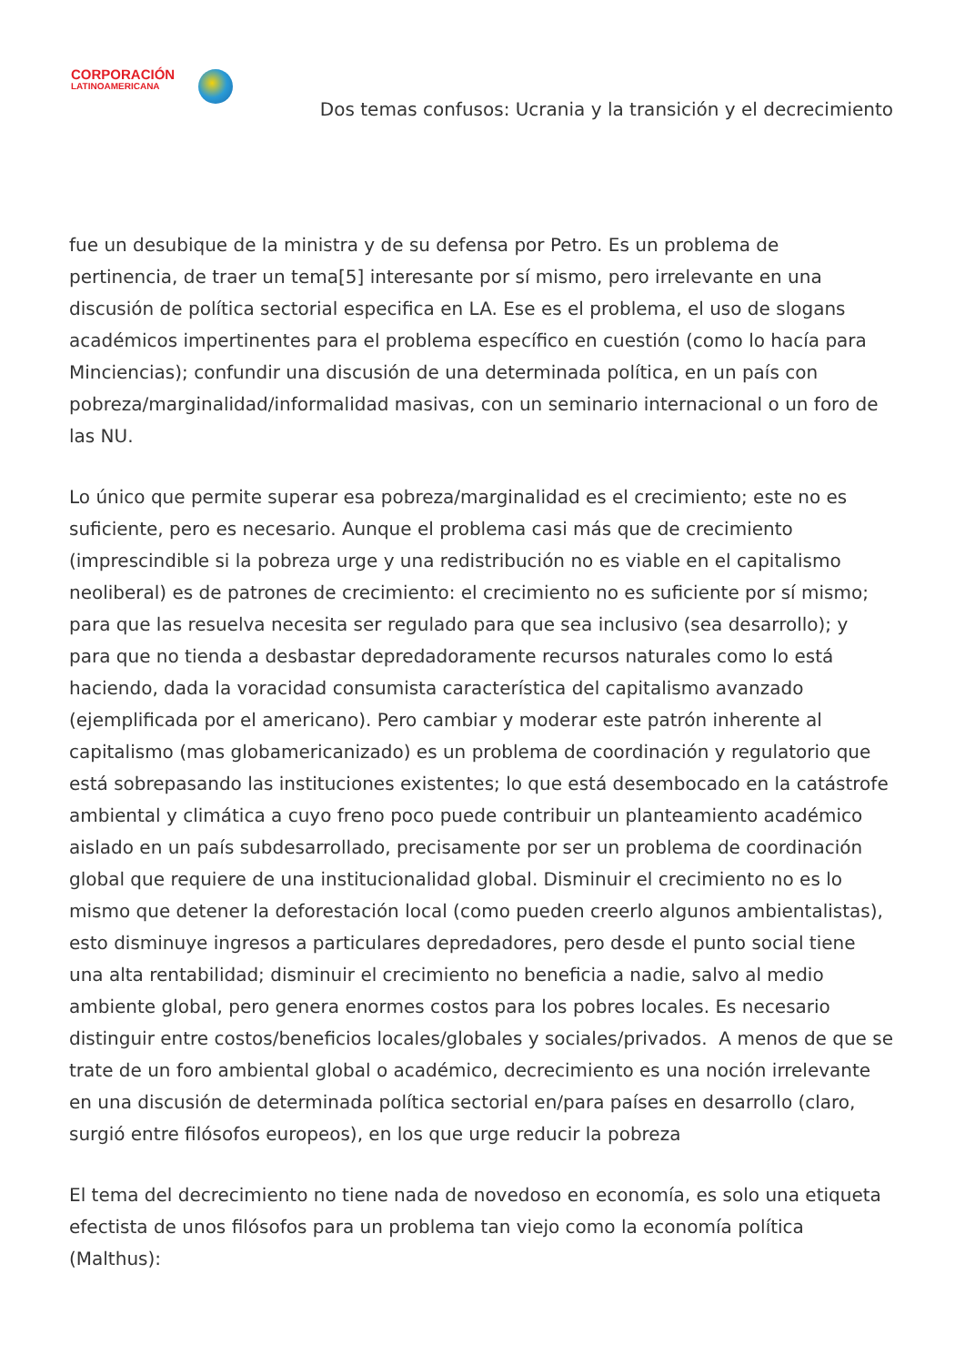CORPORACIÓN
LATINOAMERICANA
Dos temas confusos: Ucrania y la transición y el decrecimiento
fue un desubique de la ministra y de su defensa por Petro. Es un problema de pertinencia, de traer un tema[5] interesante por sí mismo, pero irrelevante en una discusión de política sectorial especifica en LA. Ese es el problema, el uso de slogans académicos impertinentes para el problema específico en cuestión (como lo hacía para Minciencias); confundir una discusión de una determinada política, en un país con pobreza/marginalidad/informalidad masivas, con un seminario internacional o un foro de las NU.
Lo único que permite superar esa pobreza/marginalidad es el crecimiento; este no es suficiente, pero es necesario. Aunque el problema casi más que de crecimiento (imprescindible si la pobreza urge y una redistribución no es viable en el capitalismo neoliberal) es de patrones de crecimiento: el crecimiento no es suficiente por sí mismo; para que las resuelva necesita ser regulado para que sea inclusivo (sea desarrollo); y para que no tienda a desbastar depredadoramente recursos naturales como lo está haciendo, dada la voracidad consumista característica del capitalismo avanzado (ejemplificada por el americano). Pero cambiar y moderar este patrón inherente al capitalismo (mas globamericanizado) es un problema de coordinación y regulatorio que está sobrepasando las instituciones existentes; lo que está desembocado en la catástrofe ambiental y climática a cuyo freno poco puede contribuir un planteamiento académico aislado en un país subdesarrollado, precisamente por ser un problema de coordinación global que requiere de una institucionalidad global. Disminuir el crecimiento no es lo mismo que detener la deforestación local (como pueden creerlo algunos ambientalistas), esto disminuye ingresos a particulares depredadores, pero desde el punto social tiene una alta rentabilidad; disminuir el crecimiento no beneficia a nadie, salvo al medio ambiente global, pero genera enormes costos para los pobres locales. Es necesario distinguir entre costos/beneficios locales/globales y sociales/privados. A menos de que se trate de un foro ambiental global o académico, decrecimiento es una noción irrelevante en una discusión de determinada política sectorial en/para países en desarrollo (claro, surgió entre filósofos europeos), en los que urge reducir la pobreza
El tema del decrecimiento no tiene nada de novedoso en economía, es solo una etiqueta efectista de unos filósofos para un problema tan viejo como la economía política (Malthus):